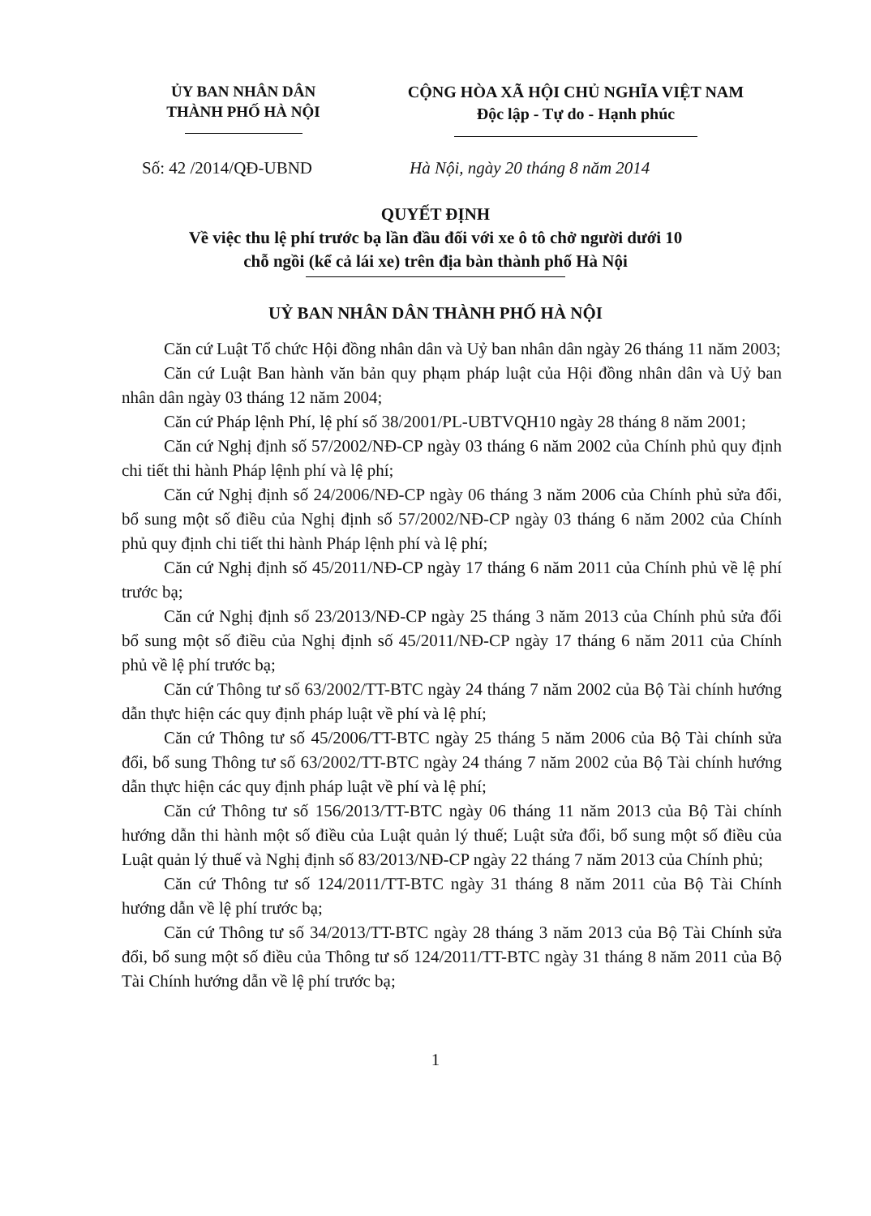ỦY BAN NHÂN DÂN
THÀNH PHỐ HÀ NỘI
CỘNG HÒA XÃ HỘI CHỦ NGHĨA VIỆT NAM
Độc lập - Tự do - Hạnh phúc
Số: 42 /2014/QĐ-UBND Hà Nội, ngày 20 tháng 8 năm 2014
QUYẾT ĐỊNH
Về việc thu lệ phí trước bạ lần đầu đối với xe ô tô chở người dưới 10
chỗ ngồi (kể cả lái xe) trên địa bàn thành phố Hà Nội
UỶ BAN NHÂN DÂN THÀNH PHỐ HÀ NỘI
Căn cứ Luật Tổ chức Hội đồng nhân dân và Uỷ ban nhân dân ngày 26 tháng 11 năm 2003;
Căn cứ Luật Ban hành văn bản quy phạm pháp luật của Hội đồng nhân dân và Uỷ ban nhân dân ngày 03 tháng 12 năm 2004;
Căn cứ Pháp lệnh Phí, lệ phí số 38/2001/PL-UBTVQH10 ngày 28 tháng 8 năm 2001;
Căn cứ Nghị định số 57/2002/NĐ-CP ngày 03 tháng 6 năm 2002 của Chính phủ quy định chi tiết thi hành Pháp lệnh phí và lệ phí;
Căn cứ Nghị định số 24/2006/NĐ-CP ngày 06 tháng 3 năm 2006 của Chính phủ sửa đổi, bổ sung một số điều của Nghị định số 57/2002/NĐ-CP ngày 03 tháng 6 năm 2002 của Chính phủ quy định chi tiết thi hành Pháp lệnh phí và lệ phí;
Căn cứ Nghị định số 45/2011/NĐ-CP ngày 17 tháng 6 năm 2011 của Chính phủ về lệ phí trước bạ;
Căn cứ Nghị định số 23/2013/NĐ-CP ngày 25 tháng 3 năm 2013 của Chính phủ sửa đổi bổ sung một số điều của Nghị định số 45/2011/NĐ-CP ngày 17 tháng 6 năm 2011 của Chính phủ về lệ phí trước bạ;
Căn cứ Thông tư số 63/2002/TT-BTC ngày 24 tháng 7 năm 2002 của Bộ Tài chính hướng dẫn thực hiện các quy định pháp luật về phí và lệ phí;
Căn cứ Thông tư số 45/2006/TT-BTC ngày 25 tháng 5 năm 2006 của Bộ Tài chính sửa đổi, bổ sung Thông tư số 63/2002/TT-BTC ngày 24 tháng 7 năm 2002 của Bộ Tài chính hướng dẫn thực hiện các quy định pháp luật về phí và lệ phí;
Căn cứ Thông tư số 156/2013/TT-BTC ngày 06 tháng 11 năm 2013 của Bộ Tài chính hướng dẫn thi hành một số điều của Luật quản lý thuế; Luật sửa đổi, bổ sung một số điều của Luật quản lý thuế và Nghị định số 83/2013/NĐ-CP ngày 22 tháng 7 năm 2013 của Chính phủ;
Căn cứ Thông tư số 124/2011/TT-BTC ngày 31 tháng 8 năm 2011 của Bộ Tài Chính hướng dẫn về lệ phí trước bạ;
Căn cứ Thông tư số 34/2013/TT-BTC ngày 28 tháng 3 năm 2013 của Bộ Tài Chính sửa đổi, bổ sung một số điều của Thông tư số 124/2011/TT-BTC ngày 31 tháng 8 năm 2011 của Bộ Tài Chính hướng dẫn về lệ phí trước bạ;
1